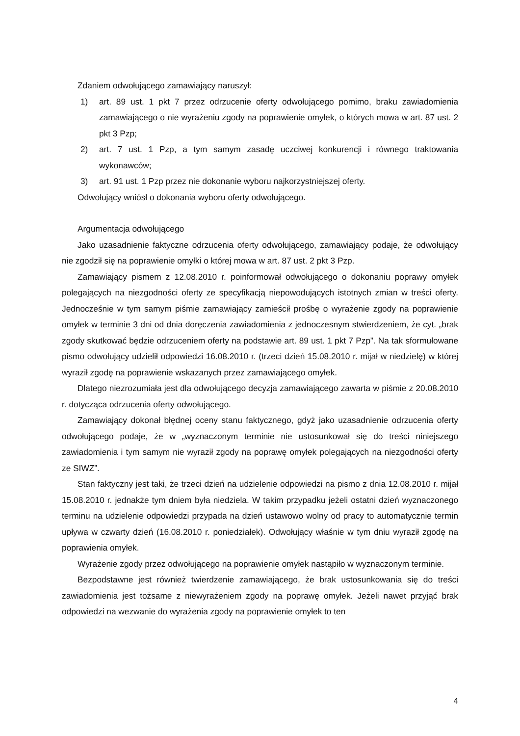Zdaniem odwołującego zamawiający naruszył:
1) art. 89 ust. 1 pkt 7 przez odrzucenie oferty odwołującego pomimo, braku zawiadomienia zamawiającego o nie wyrażeniu zgody na poprawienie omyłek, o których mowa w art. 87 ust. 2 pkt 3 Pzp;
2) art. 7 ust. 1 Pzp, a tym samym zasadę uczciwej konkurencji i równego traktowania wykonawców;
3) art. 91 ust. 1 Pzp przez nie dokonanie wyboru najkorzystniejszej oferty.
Odwołujący wniósł o dokonania wyboru oferty odwołującego.
Argumentacja odwołującego
Jako uzasadnienie faktyczne odrzucenia oferty odwołującego, zamawiający podaje, że odwołujący nie zgodził się na poprawienie omyłki o której mowa w art. 87 ust. 2 pkt 3 Pzp.
Zamawiający pismem z 12.08.2010 r. poinformował odwołującego o dokonaniu poprawy omyłek polegających na niezgodności oferty ze specyfikacją niepowodujących istotnych zmian w treści oferty. Jednocześnie w tym samym piśmie zamawiający zamieścił prośbę o wyrażenie zgody na poprawienie omyłek w terminie 3 dni od dnia doręczenia zawiadomienia z jednoczesnym stwierdzeniem, że cyt. „brak zgody skutkować będzie odrzuceniem oferty na podstawie art. 89 ust. 1 pkt 7 Pzp”. Na tak sformułowane pismo odwołujący udzielił odpowiedzi 16.08.2010 r. (trzeci dzień 15.08.2010 r. mijał w niedzielę) w której wyraził zgodę na poprawienie wskazanych przez zamawiającego omyłek.
Dlatego niezrozumiała jest dla odwołującego decyzja zamawiającego zawarta w piśmie z 20.08.2010 r. dotycząca odrzucenia oferty odwołującego.
Zamawiający dokonał błędnej oceny stanu faktycznego, gdyż jako uzasadnienie odrzucenia oferty odwołującego podaje, że w „wyznaczonym terminie nie ustosunkował się do treści niniejszego zawiadomienia i tym samym nie wyraził zgody na poprawę omyłek polegających na niezgodności oferty ze SIWZ”.
Stan faktyczny jest taki, że trzeci dzień na udzielenie odpowiedzi na pismo z dnia 12.08.2010 r. mijał 15.08.2010 r. jednakże tym dniem była niedziela. W takim przypadku jeżeli ostatni dzień wyznaczonego terminu na udzielenie odpowiedzi przypada na dzień ustawowo wolny od pracy to automatycznie termin upływa w czwarty dzień (16.08.2010 r. poniedziałek). Odwołujący właśnie w tym dniu wyraził zgodę na poprawienia omyłek.
Wyrażenie zgody przez odwołującego na poprawienie omyłek nastąpiło w wyznaczonym terminie.
Bezpodstawne jest również twierdzenie zamawiającego, że brak ustosunkowania się do treści zawiadomienia jest tożsame z niewyrażeniem zgody na poprawę omyłek. Jeżeli nawet przyjąć brak odpowiedzi na wezwanie do wyrażenia zgody na poprawienie omyłek to ten
4